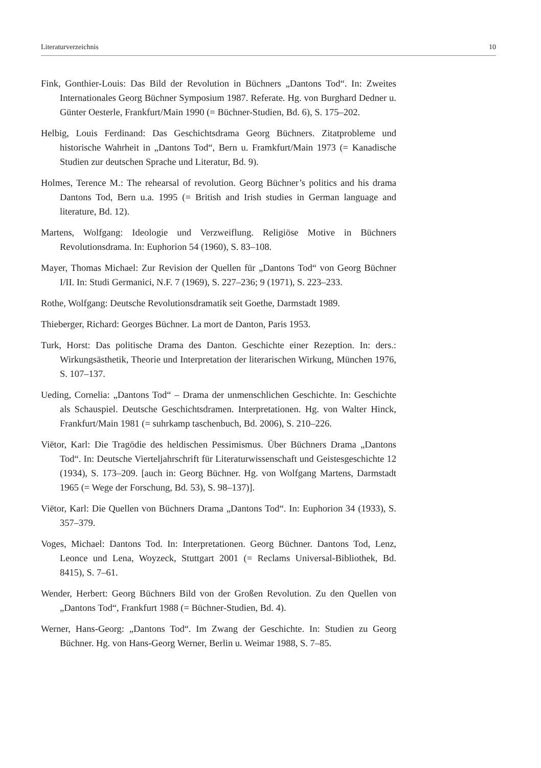Literaturverzeichnis 10
Fink, Gonthier-Louis: Das Bild der Revolution in Büchners „Dantons Tod“. In: Zweites Internationales Georg Büchner Symposium 1987. Referate. Hg. von Burghard Dedner u. Günter Oesterle, Frankfurt/Main 1990 (= Büchner-Studien, Bd. 6), S. 175–202.
Helbig, Louis Ferdinand: Das Geschichtsdrama Georg Büchners. Zitatprobleme und historische Wahrheit in „Dantons Tod“, Bern u. Framkfurt/Main 1973 (= Kanadische Studien zur deutschen Sprache und Literatur, Bd. 9).
Holmes, Terence M.: The rehearsal of revolution. Georg Büchner’s politics and his drama Dantons Tod, Bern u.a. 1995 (= British and Irish studies in German language and literature, Bd. 12).
Martens, Wolfgang: Ideologie und Verzweiflung. Religiöse Motive in Büchners Revolutionsdrama. In: Euphorion 54 (1960), S. 83–108.
Mayer, Thomas Michael: Zur Revision der Quellen für „Dantons Tod“ von Georg Büchner I/II. In: Studi Germanici, N.F. 7 (1969), S. 227–236; 9 (1971), S. 223–233.
Rothe, Wolfgang: Deutsche Revolutionsdramatik seit Goethe, Darmstadt 1989.
Thieberger, Richard: Georges Büchner. La mort de Danton, Paris 1953.
Turk, Horst: Das politische Drama des Danton. Geschichte einer Rezeption. In: ders.: Wirkungsästhetik, Theorie und Interpretation der literarischen Wirkung, München 1976, S. 107–137.
Ueding, Cornelia: „Dantons Tod“ – Drama der unmenschlichen Geschichte. In: Geschichte als Schauspiel. Deutsche Geschichtsdramen. Interpretationen. Hg. von Walter Hinck, Frankfurt/Main 1981 (= suhrkamp taschenbuch, Bd. 2006), S. 210–226.
Viëtor, Karl: Die Tragödie des heldischen Pessimismus. Über Büchners Drama „Dantons Tod“. In: Deutsche Vierteljahrschrift für Literaturwissenschaft und Geistesgeschichte 12 (1934), S. 173–209. [auch in: Georg Büchner. Hg. von Wolfgang Martens, Darmstadt 1965 (= Wege der Forschung, Bd. 53), S. 98–137)].
Viëtor, Karl: Die Quellen von Büchners Drama „Dantons Tod“. In: Euphorion 34 (1933), S. 357–379.
Voges, Michael: Dantons Tod. In: Interpretationen. Georg Büchner. Dantons Tod, Lenz, Leonce und Lena, Woyzeck, Stuttgart 2001 (= Reclams Universal-Bibliothek, Bd. 8415), S. 7–61.
Wender, Herbert: Georg Büchners Bild von der Großen Revolution. Zu den Quellen von „Dantons Tod“, Frankfurt 1988 (= Büchner-Studien, Bd. 4).
Werner, Hans-Georg: „Dantons Tod“. Im Zwang der Geschichte. In: Studien zu Georg Büchner. Hg. von Hans-Georg Werner, Berlin u. Weimar 1988, S. 7–85.